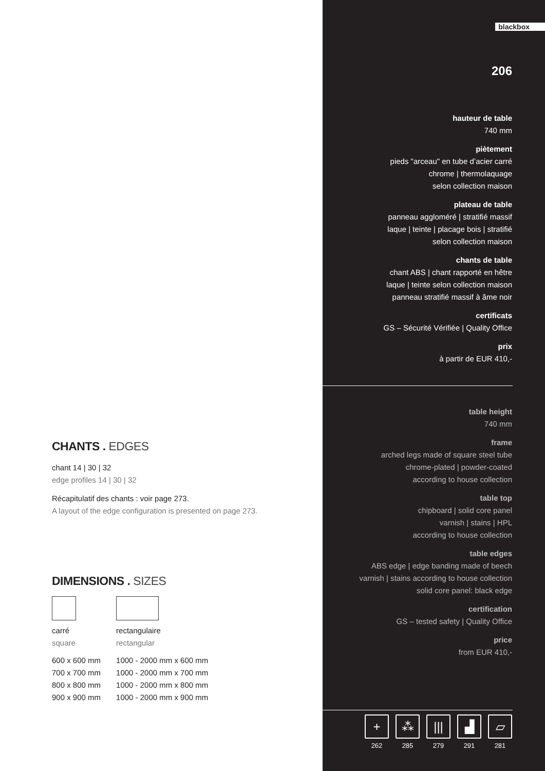CHANTS . EDGES
chant 14 | 30 | 32
edge profiles 14 | 30 | 32
Récapitulatif des chants : voir page 273.
A layout of the edge configuration is presented on page 273.
DIMENSIONS . SIZES
| carré square | rectangulaire rectangular |
| 600 x 600 mm | 1000 - 2000 mm x 600 mm |
| 700 x 700 mm | 1000 - 2000 mm x 700 mm |
| 800 x 800 mm | 1000 - 2000 mm x 800 mm |
| 900 x 900 mm | 1000 - 2000 mm x 900 mm |
blackbox
206
hauteur de table
740 mm
piètement
pieds "arceau" en tube d’acier carré
chrome | thermolaquage
selon collection maison
plateau de table
panneau aggloméré | stratifié massif
laque | teinte | placage bois | stratifié
selon collection maison
chants de table
chant ABS | chant rapporté en hêtre
laque | teinte selon collection maison
panneau stratifié massif à âme noir
certificats
GS – Sécurité Vérifiée | Quality Office
prix
à partir de EUR 410,-
table height
740 mm
frame
arched legs made of square steel tube
chrome-plated | powder-coated
according to house collection
table top
chipboard | solid core panel
varnish | stains | HPL
according to house collection
table edges
ABS edge | edge banding made of beech
varnish | stains according to house collection
solid core panel: black edge
certification
GS – tested safety | Quality Office
price
from EUR 410,-
+
262
⁂
285
|||
279
▟
291
▱
281